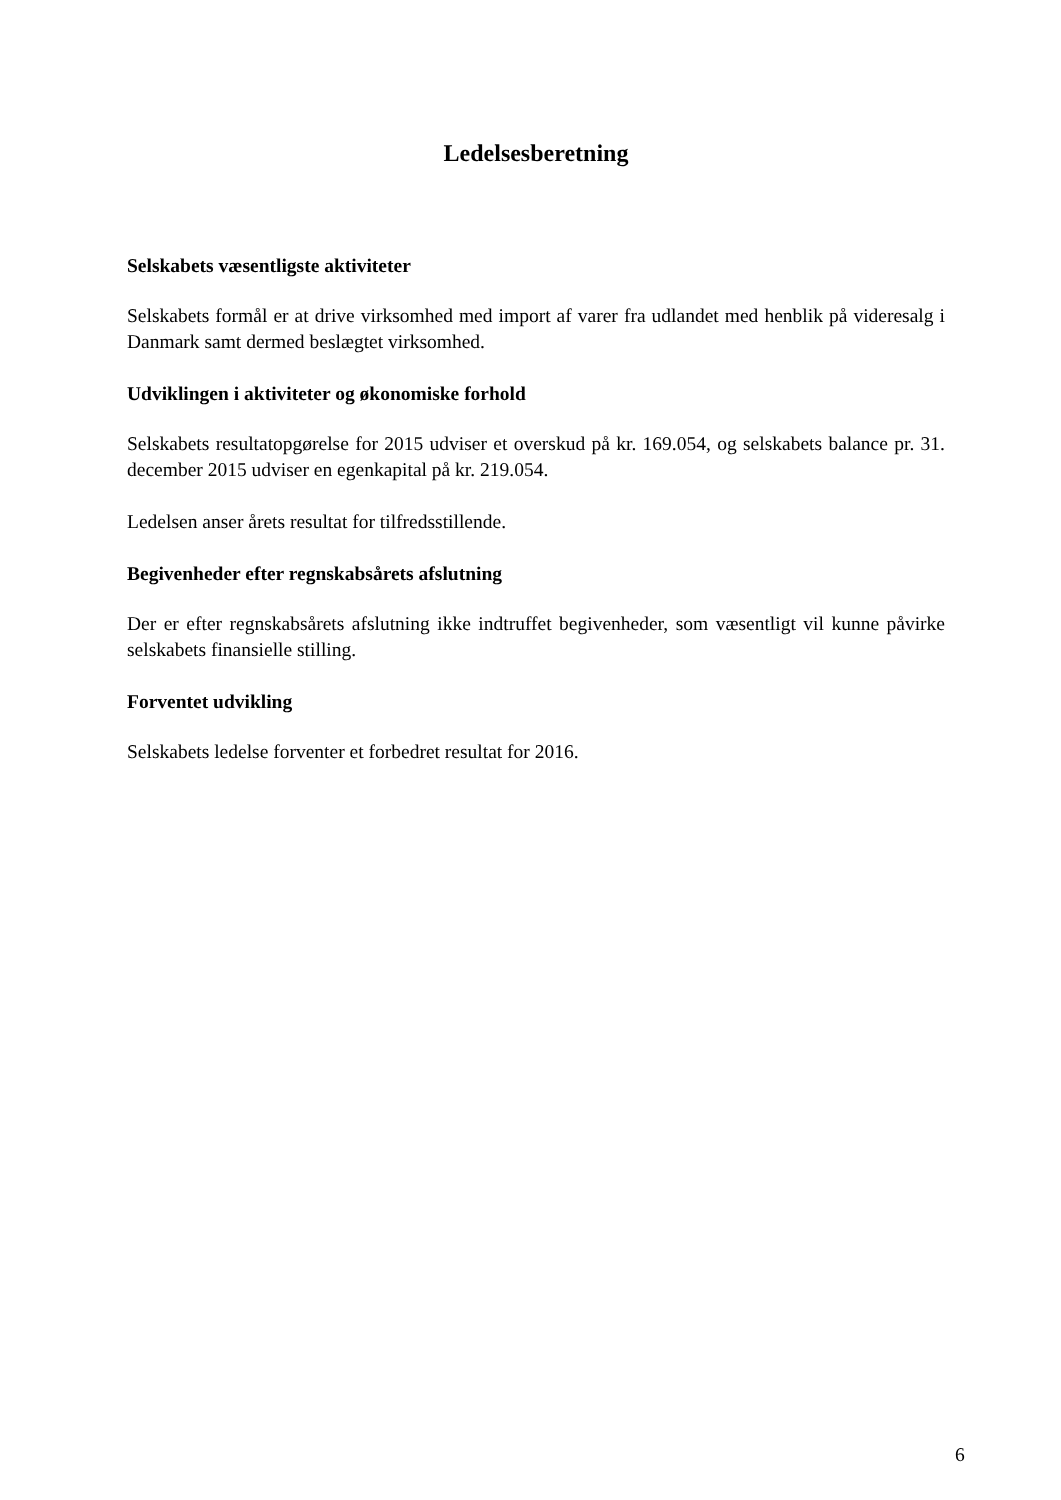Ledelsesberetning
Selskabets væsentligste aktiviteter
Selskabets formål er at drive virksomhed med import af varer fra udlandet med henblik på videresalg i Danmark samt dermed beslægtet virksomhed.
Udviklingen i aktiviteter og økonomiske forhold
Selskabets resultatopgørelse for 2015 udviser et overskud på kr. 169.054, og selskabets balance pr. 31. december 2015 udviser en egenkapital på kr. 219.054.
Ledelsen anser årets resultat for tilfredsstillende.
Begivenheder efter regnskabsårets afslutning
Der er efter regnskabsårets afslutning ikke indtruffet begivenheder, som væsentligt vil kunne påvirke selskabets finansielle stilling.
Forventet udvikling
Selskabets ledelse forventer et forbedret resultat for 2016.
6